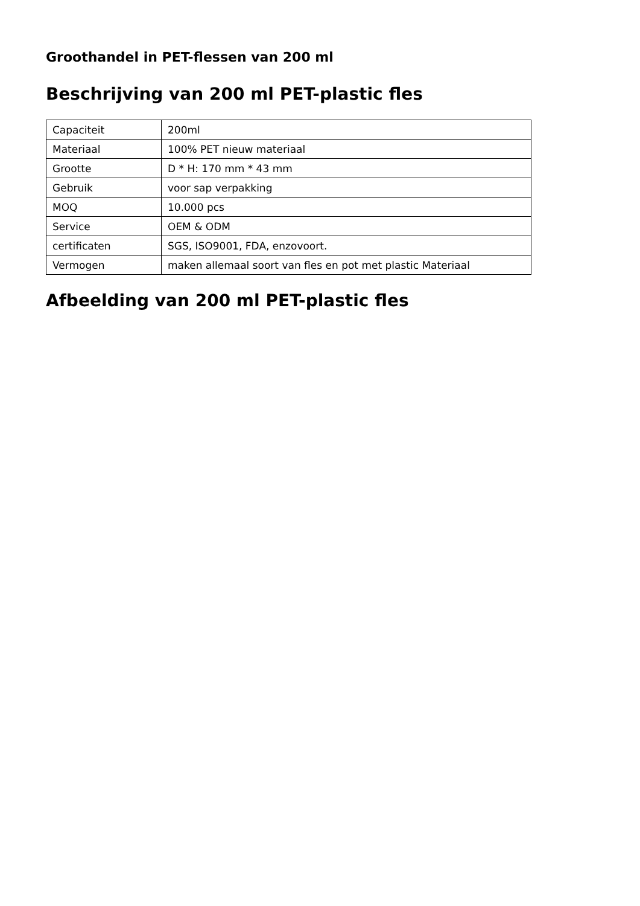Groothandel in PET-flessen van 200 ml
Beschrijving van 200 ml PET-plastic fles
| Capaciteit | 200ml |
| Materiaal | 100% PET nieuw materiaal |
| Grootte | D * H: 170 mm * 43 mm |
| Gebruik | voor sap verpakking |
| MOQ | 10.000 pcs |
| Service | OEM & ODM |
| certificaten | SGS, ISO9001, FDA, enzovoort. |
| Vermogen | maken allemaal soort van fles en pot met plastic Materiaal |
Afbeelding van 200 ml PET-plastic fles